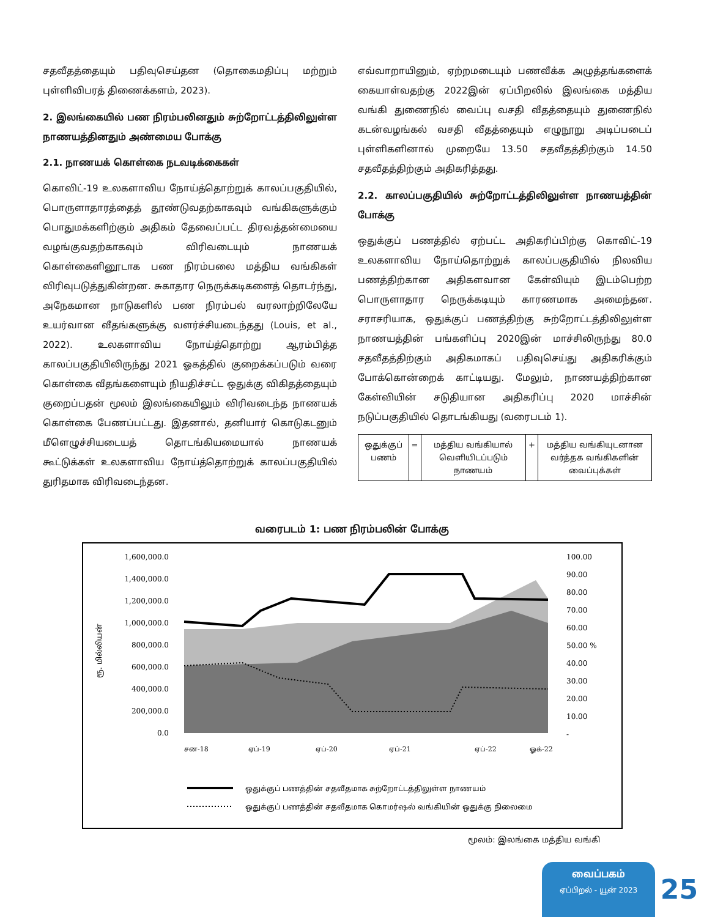சதவீதத்தையும் பதிவுசெய்தன (தொகைமதிப்பு மற்றும் புள்ளிவிபரத் திணைக்களம், 2023).
2. இலங்கையில் பண நிரம்பலினதும் சுற்றோட்டத்திலிலுள்ள நாணயத்தினதும் அண்மைய போக்கு
2.1. நாணயக் கொள்கை நடவடிக்கைகள்
கொவிட்-19 உலகளாவிய நோய்த்தொற்றுக் காலப்பகுதியில், பொருளாதாரத்தைத் தூண்டுவதற்காகவும் வங்கிகளுக்கும் பொதுமக்களிற்கும் அதிகம் தேவைப்பட்ட திரவத்தன்மையை வழங்குவதற்காகவும் விரிவடையும் நாணயக் கொள்கைளினூடாக பண நிரம்பலை மத்திய வங்கிகள் விரிவுபடுத்துகின்றன. சுகாதார நெருக்கடிகளைத் தொடர்ந்து, அநேகமான நாடுகளில் பண நிரம்பல் வரலாற்றிலேயே உயர்வான வீதங்களுக்கு வளர்ச்சியடைந்தது (Louis, et al., 2022). உலகளாவிய நோய்த்தொற்று ஆரம்பித்த காலப்பகுதியிலிருந்து 2021 ஓகத்தில் குறைக்கப்படும் வரை கொள்கை வீதங்களையும் நியதிச்சட்ட ஒதுக்கு விகிதத்தையும் குறைப்பதன் மூலம் இலங்கையிலும் விரிவடைந்த நாணயக் கொள்கை பேணப்பட்டது. இதனால், தனியார் கொடுகடனும் மீளெழுச்சியடையத் தொடங்கியமையால் நாணயக் கூட்டுக்கள் உலகளாவிய நோய்த்தொற்றுக் காலப்பகுதியில் துரிதமாக விரிவடைந்தன.
எவ்வாறாயினும், ஏற்றமடையும் பணவீக்க அழுத்தங்களைக் கையாள்வதற்கு 2022இன் ஏப்பிறலில் இலங்கை மத்திய வங்கி துணைநில் வைப்பு வசதி வீதத்தையும் துணைநில் கடன்வழங்கல் வசதி வீதத்தையும் எழுநூறு அடிப்படைப் புள்ளிகளினால் முறையே 13.50 சதவீதத்திற்கும் 14.50 சதவீதத்திற்கும் அதிகரித்தது.
2.2. காலப்பகுதியில் சுற்றோட்டத்திலிலுள்ள நாணயத்தின் போக்கு
ஒதுக்குப் பணத்தில் ஏற்பட்ட அதிகரிப்பிற்கு கொவிட்-19 உலகளாவிய நோய்தொற்றுக் காலப்பகுதியில் நிலவிய பணத்திற்கான அதிகளவான கேள்வியும் இடம்பெற்ற பொருளாதார நெருக்கடியும் காரணமாக அமைந்தன. சராசரியாக, ஒதுக்குப் பணத்திற்கு சுற்றோட்டத்திலிலுள்ள நாணயத்தின் பங்களிப்பு 2020இன் மாச்சிலிருந்து 80.0 சதவீதத்திற்கும் அதிகமாகப் பதிவுசெய்து அதிகரிக்கும் போக்கொன்றைக் காட்டியது. மேலும், நாணயத்திற்கான கேள்வியின் சடுதியான அதிகரிப்பு 2020 மாச்சின் நடுப்பகுதியில் தொடங்கியது (வரைபடம் 1).
| ஒதுக்குப் பணம் | = | மத்திய வங்கியால் வெளியிடப்படும் நாணயம் | + | மத்திய வங்கியுடனான வர்த்தக வங்கிகளின் வைப்புக்கள் |
வரைபடம் 1: பண நிரம்பலின் போக்கு
ரூ. மில்லியன்
1,600,000.0
1,400,000.0
1,200,000.0
1,000,000.0
800,000.0
600,000.0
400,000.0
200,000.0
0.0
100.00
90.00
80.00
70.00
60.00
50.00 %
40.00
30.00
20.00
10.00
-
சன-18
ஏப்-19
ஏப்-20
ஏப்-21
ஏப்-22
ஓக்-22
ஒதுக்குப் பணத்தின் சதவீதமாக சுற்றோட்டத்திலுள்ள நாணயம்
ஒதுக்குப் பணத்தின் சதவீதமாக கொமர்ஷல் வங்கியின் ஒதுக்கு நிலைமை
மூலம்: இலங்கை மத்திய வங்கி
வைப்பகம்
ஏப்பிறல் - யூன் 2023
25